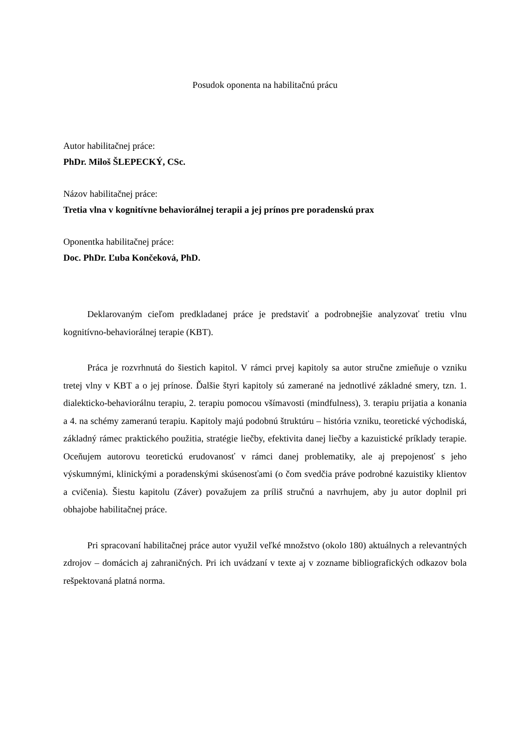Posudok oponenta na habilitačnú prácu
Autor habilitačnej práce:
PhDr. Miloš ŠLEPECKÝ, CSc.
Názov habilitačnej práce:
Tretia vlna v kognitívne behaviorálnej terapii a jej prínos pre poradenskú prax
Oponentka habilitačnej práce:
Doc. PhDr. Ľuba Končeková, PhD.
Deklarovaným cieľom predkladanej práce je predstaviť a podrobnejšie analyzovať tretiu vlnu kognitívno-behaviorálnej terapie (KBT).
Práca je rozvrhnutá do šiestich kapitol. V rámci prvej kapitoly sa autor stručne zmieňuje o vzniku tretej vlny v KBT a o jej prínose. Ďalšie štyri kapitoly sú zamerané na jednotlivé základné smery, tzn. 1. dialekticko-behaviorálnu terapiu, 2. terapiu pomocou všímavosti (mindfulness), 3. terapiu prijatia a konania a 4. na schémy zameranú terapiu. Kapitoly majú podobnú štruktúru – história vzniku, teoretické východiská, základný rámec praktického použitia, stratégie liečby, efektivita danej liečby a kazuistické príklady terapie. Oceňujem autorovu teoretickú erudovanosť v rámci danej problematiky, ale aj prepojenosť s jeho výskumnými, klinickými a poradenskými skúsenosťami (o čom svedčia práve podrobné kazuistiky klientov a cvičenia). Šiestu kapitolu (Záver) považujem za príliš stručnú a navrhujem, aby ju autor doplnil pri obhajobe habilitačnej práce.
Pri spracovaní habilitačnej práce autor využil veľké množstvo (okolo 180) aktuálnych a relevantných zdrojov – domácich aj zahraničných. Pri ich uvádzaní v texte aj v zozname bibliografických odkazov bola rešpektovaná platná norma.